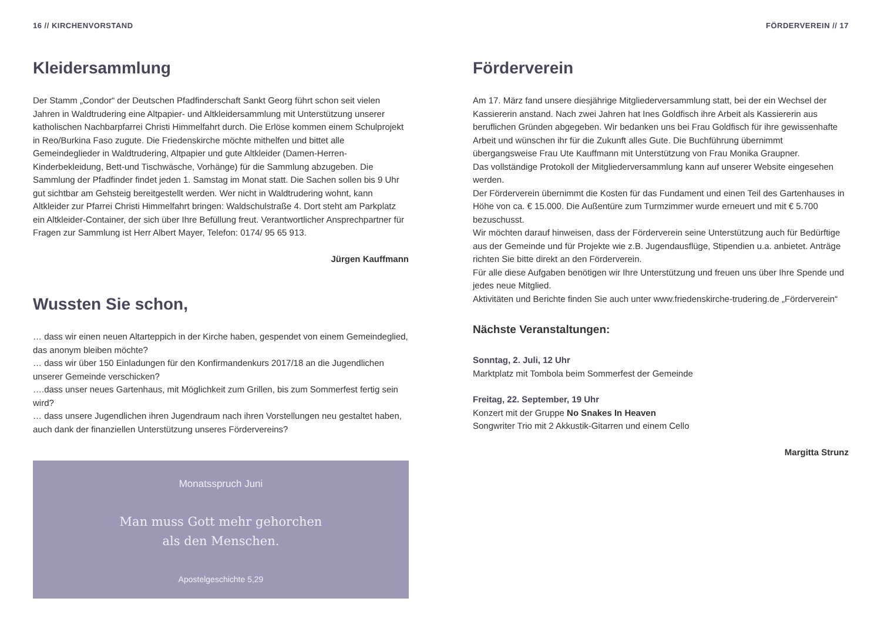16 // KIRCHENVORSTAND
Kleidersammlung
Der Stamm „Condor“ der Deutschen Pfadfinderschaft Sankt Georg führt schon seit vielen Jahren in Waldtrudering eine Altpapier- und Altkleidersammlung mit Unterstützung unserer katholischen Nachbarpfarrei Christi Himmelfahrt durch. Die Erlöse kommen einem Schulprojekt in Reo/Burkina Faso zugute. Die Friedenskirche möchte mithelfen und bittet alle Gemeindeglieder in Waldtrudering, Altpapier und gute Altkleider (Damen-Herren-Kinderbekleidung, Bett-und Tischwäsche, Vorhänge) für die Sammlung abzugeben. Die Sammlung der Pfadfinder findet jeden 1. Samstag im Monat statt. Die Sachen sollen bis 9 Uhr gut sichtbar am Gehsteig bereitgestellt werden. Wer nicht in Waldtrudering wohnt, kann Altkleider zur Pfarrei Christi Himmelfahrt bringen: Waldschulstraße 4. Dort steht am Parkplatz ein Altkleider-Container, der sich über Ihre Befüllung freut. Verantwortlicher Ansprechpartner für Fragen zur Sammlung ist Herr Albert Mayer, Telefon: 0174/ 95 65 913.
Jürgen Kauffmann
Wussten Sie schon,
… dass wir einen neuen Altarteppich in der Kirche haben, gespendet von einem Gemeindeglied, das anonym bleiben möchte?
… dass wir über 150 Einladungen für den Konfirmandenkurs 2017/18 an die Jugendlichen unserer Gemeinde verschicken?
….dass unser neues Gartenhaus, mit Möglichkeit zum Grillen, bis zum Sommerfest fertig sein wird?
… dass unsere Jugendlichen ihren Jugendraum nach ihren Vorstellungen neu gestaltet haben, auch dank der finanziellen Unterstützung unseres Fördervereins?
Monatsspruch Juni
Man muss Gott mehr gehorchen
als den Menschen.
Apostelgeschichte 5,29
FÖRDERVEREIN // 17
Förderverein
Am 17. März fand unsere diesjährige Mitgliederversammlung statt, bei der ein Wechsel der Kassiererin anstand. Nach zwei Jahren hat Ines Goldfisch ihre Arbeit als Kassiererin aus beruflichen Gründen abgegeben. Wir bedanken uns bei Frau Goldfisch für ihre gewissenhafte Arbeit und wünschen ihr für die Zukunft alles Gute. Die Buchführung übernimmt übergangsweise Frau Ute Kauffmann mit Unterstützung von Frau Monika Graupner.
Das vollständige Protokoll der Mitgliederversammlung kann auf unserer Website eingesehen werden.
Der Förderverein übernimmt die Kosten für das Fundament und einen Teil des Gartenhauses in Höhe von ca. € 15.000. Die Außentüre zum Turmzimmer wurde erneuert und mit € 5.700 bezuschusst.
Wir möchten darauf hinweisen, dass der Förderverein seine Unterstützung auch für Bedürftige aus der Gemeinde und für Projekte wie z.B. Jugendausflüge, Stipendien u.a. anbietet. Anträge richten Sie bitte direkt an den Förderverein.
Für alle diese Aufgaben benötigen wir Ihre Unterstützung und freuen uns über Ihre Spende und jedes neue Mitglied.
Aktivitäten und Berichte finden Sie auch unter www.friedenskirche-trudering.de „Förderverein“
Nächste Veranstaltungen:
Sonntag, 2. Juli, 12 Uhr
Marktplatz mit Tombola beim Sommerfest der Gemeinde
Freitag, 22. September, 19 Uhr
Konzert mit der Gruppe No Snakes In Heaven
Songwriter Trio mit 2 Akkustik-Gitarren und einem Cello
Margitta Strunz